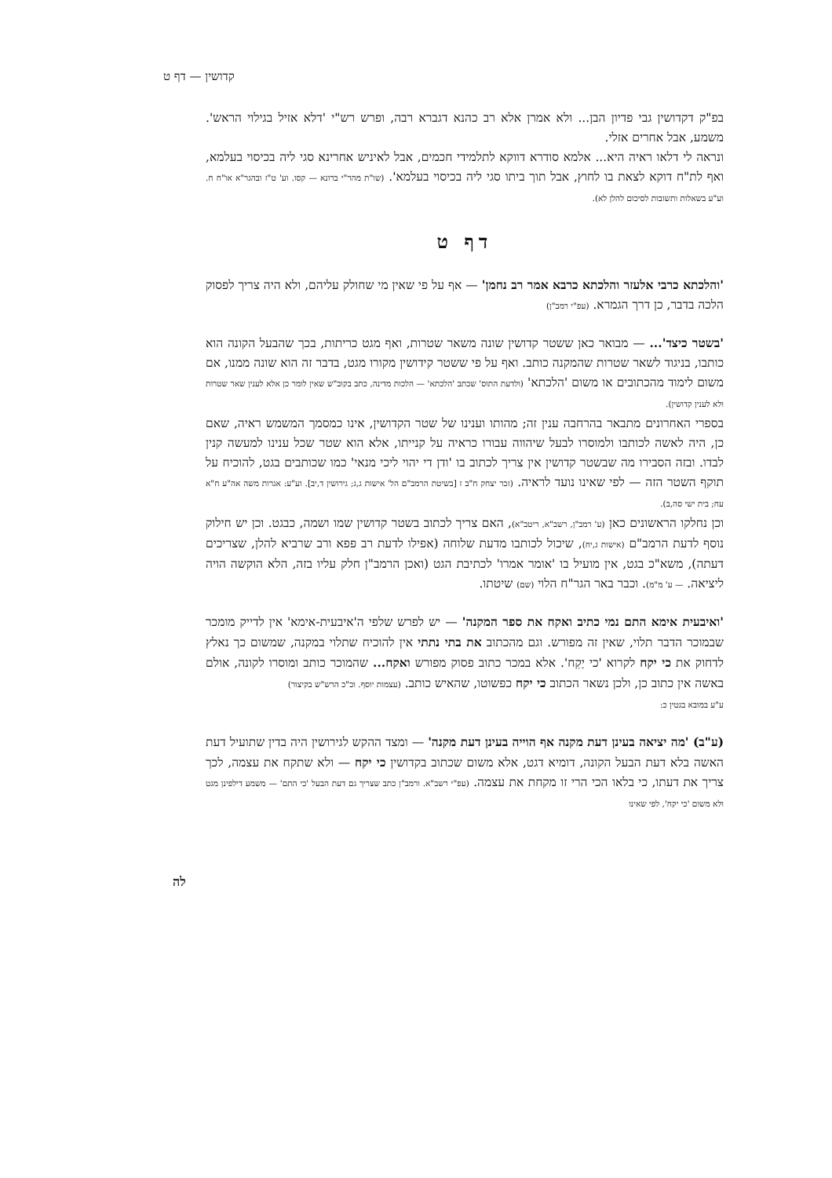קדושין — דף ט
בפ"ק דקדושין גבי פדיון הבן... ולא אמרן אלא רב כהנא דגברא רבה, ופרש רש"י 'דלא אזיל בגילוי הראש'. משמע, אבל אחרים אזלי.
ונראה לי דלאו ראיה היא... אלמא סודרא דווקא לתלמידי חכמים, אבל לאיניש אחרינא סגי ליה בכיסוי בעלמא, ואף לת"ח דוקא לצאת בו לחוץ, אבל תוך ביתו סגי ליה בכיסוי בעלמא'. (שו"ת מהר"י ברונא — קסו. וע' ט"ז ובהגר"א או"ח ח. וע"ע בשאלות ותשובות לסיכום להלן לא).
דף ט
'והלכתא כרבי אלעזר והלכתא כרבא אמר רב נחמן' — אף על פי שאין מי שחולק עליהם, ולא היה צריך לפסוק הלכה בדבר, כן דרך הגמרא. (עפ"י רמב"ן)
'בשטר כיצד'... — מבואר כאן ששטר קדושין שונה משאר שטרות, ואף מגט כריתות, בכך שהבעל הקונה הוא כותבו, בניגוד לשאר שטרות שהמקנה כותב. ואף על פי ששטר קידושין מקורו מגט, בדבר זה הוא שונה ממנו, אם משום לימוד מהכתובים או משום 'הלכתא' (ולדעת התוס' שכתב 'הלכתא' — הלכות מדינה, כתב בקוב"ש שאין לומר כן אלא לענין שאר שטרות ולא לענין קדושין).
בספרי האחרונים מתבאר בהרחבה ענין זה; מהותו וענינו של שטר הקדושין, אינו כמסמך המשמש ראיה, שאם כן, היה לאשה לכותבו ולמוסרו לבעל שיהווה עבורו כראיה על קנייתו, אלא הוא שטר שכל ענינו למעשה קנין לבדו. ובזה הסבירו מה שבשטר קדושין אין צריך לכתוב בו 'ודן די יהוי ליכי מנאי' כמו שכותבים בגט, להוכיח על תוקף השטר הזה — לפי שאינו נועד לראיה. (זכר יצחק ח"ב ז [בשיטת הרמב"ם הל' אישות ג,ג; גירושין ד,יב]. וע"ע: אגרות משה אה"ע ח"א עח; בית ישי סה,ב).
וכן נחלקו הראשונים כאן (ע' רמב"ן, רשב"א, ריטב"א), האם צריך לכתוב בשטר קדושין שמו ושמה, כבגט. וכן יש חילוק נוסף לדעת הרמב"ם (אישות ג,יח), שיכול לכותבו מדעת שלוחה (אפילו לדעת רב פפא ורב שרביא להלן, שצריכים דעתה), משא"כ בגט, אין מועיל בו 'אומר אמרו' לכתיבת הגט (ואכן הרמב"ן חלק עליו בזה, הלא הוקשה הויה ליציאה. — ע' מ"מ). וכבר באר הגר"ח הלוי (שם) שיטתו.
'ואיבעית אימא התם נמי כתיב ואקח את ספר המקנה' — יש לפרש שלפי ה'איבעית-אימא' אין לדייק מומכר שבמוכר הדבר תלוי, שאין זה מפורש. וגם מהכתוב את בתי נתתי אין להוכיח שתלוי במקנה, שמשום כך נאלץ לדחוק את כי יקח לקרוא 'כי יַקִח'. אלא במכר כתוב פסוק מפורש ואקח... שהמוכר כותב ומוסרו לקונה, אולם באשה אין כתוב כן, ולכן נשאר הכתוב כי יקח כפשוטו, שהאיש כותב. (עצמות יוסף. וכ"כ הרש"ש בקיצור)
ע"ע במובא בגטין כ:
(ע"ב) 'מה יציאה בעינן דעת מקנה אף הוייה בעינן דעת מקנה' — ומצד ההקש לגירושין היה בדין שתועיל דעת האשה בלא דעת הבעל הקונה, דומיא דגט, אלא משום שכתוב בקדושין כי יקח — ולא שתקח את עצמה, לכך צריך את דעתו, כי בלאו הכי הרי זו מקחת את עצמה. (עפ"י רשב"א. ורמב"ן כתב שצריך גם דעת הבעל 'כי התם' — משמע דילפינן מגט ולא משום 'כי יקח', לפי שאינו
לה